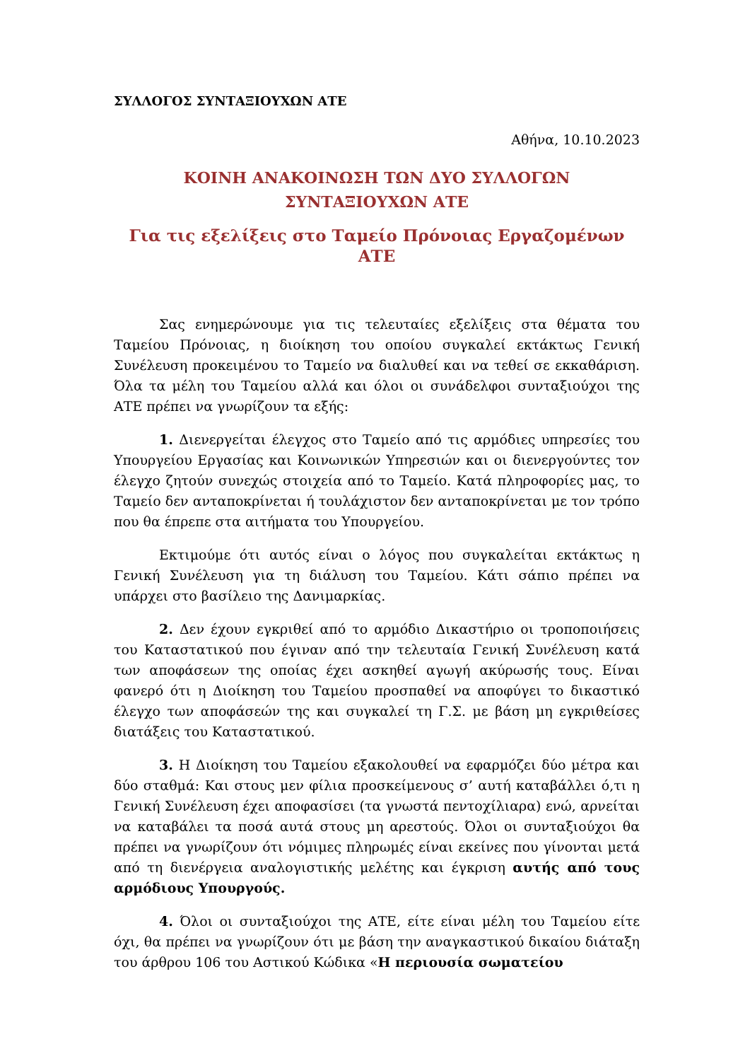ΣΥΛΛΟΓΟΣ ΣΥΝΤΑΞΙΟΥΧΩΝ ΑΤΕ
Αθήνα, 10.10.2023
ΚΟΙΝΗ ΑΝΑΚΟΙΝΩΣΗ ΤΩΝ ΔΥΟ ΣΥΛΛΟΓΩΝ
ΣΥΝΤΑΞΙΟΥΧΩΝ ΑΤΕ
Για τις εξελίξεις στο Ταμείο Πρόνοιας Εργαζομένων ΑΤΕ
Σας ενημερώνουμε για τις τελευταίες εξελίξεις στα θέματα του Ταμείου Πρόνοιας, η διοίκηση του οποίου συγκαλεί εκτάκτως Γενική Συνέλευση προκειμένου το Ταμείο να διαλυθεί και να τεθεί σε εκκαθάριση. Όλα τα μέλη του Ταμείου αλλά και όλοι οι συνάδελφοι συνταξιούχοι της ΑΤΕ πρέπει να γνωρίζουν τα εξής:
1. Διενεργείται έλεγχος στο Ταμείο από τις αρμόδιες υπηρεσίες του Υπουργείου Εργασίας και Κοινωνικών Υπηρεσιών και οι διενεργούντες τον έλεγχο ζητούν συνεχώς στοιχεία από το Ταμείο. Κατά πληροφορίες μας, το Ταμείο δεν ανταποκρίνεται ή τουλάχιστον δεν ανταποκρίνεται με τον τρόπο που θα έπρεπε στα αιτήματα του Υπουργείου.
Εκτιμούμε ότι αυτός είναι ο λόγος που συγκαλείται εκτάκτως η Γενική Συνέλευση για τη διάλυση του Ταμείου. Κάτι σάπιο πρέπει να υπάρχει στο βασίλειο της Δανιμαρκίας.
2. Δεν έχουν εγκριθεί από το αρμόδιο Δικαστήριο οι τροποποιήσεις του Καταστατικού που έγιναν από την τελευταία Γενική Συνέλευση κατά των αποφάσεων της οποίας έχει ασκηθεί αγωγή ακύρωσής τους. Είναι φανερό ότι η Διοίκηση του Ταμείου προσπαθεί να αποφύγει το δικαστικό έλεγχο των αποφάσεών της και συγκαλεί τη Γ.Σ. με βάση μη εγκριθείσες διατάξεις του Καταστατικού.
3. Η Διοίκηση του Ταμείου εξακολουθεί να εφαρμόζει δύο μέτρα και δύο σταθμά: Και στους μεν φίλια προσκείμενους σ’ αυτή καταβάλλει ό,τι η Γενική Συνέλευση έχει αποφασίσει (τα γνωστά πεντοχίλιαρα) ενώ, αρνείται να καταβάλει τα ποσά αυτά στους μη αρεστούς. Όλοι οι συνταξιούχοι θα πρέπει να γνωρίζουν ότι νόμιμες πληρωμές είναι εκείνες που γίνονται μετά από τη διενέργεια αναλογιστικής μελέτης και έγκριση αυτής από τους αρμόδιους Υπουργούς.
4. Όλοι οι συνταξιούχοι της ΑΤΕ, είτε είναι μέλη του Ταμείου είτε όχι, θα πρέπει να γνωρίζουν ότι με βάση την αναγκαστικού δικαίου διάταξη του άρθρου 106 του Αστικού Κώδικα «Η περιουσία σωματείου